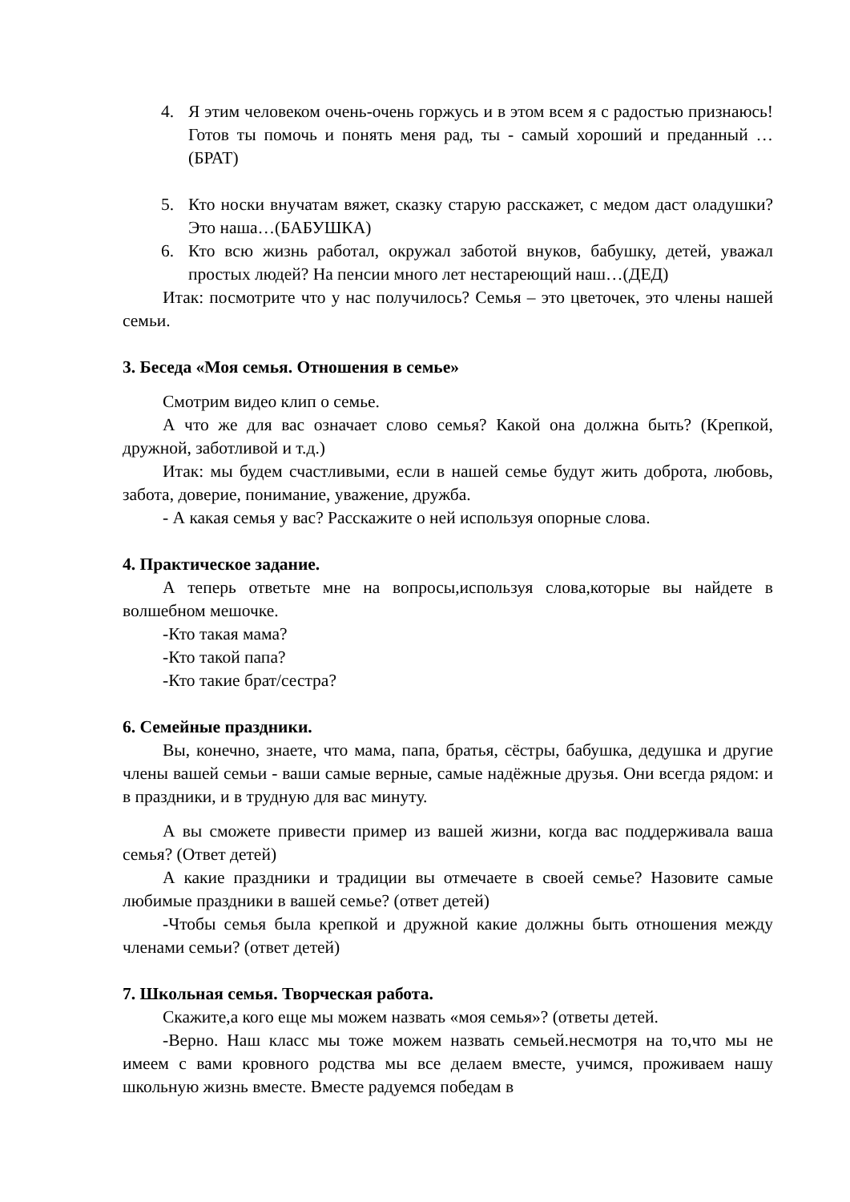4. Я этим человеком очень-очень горжусь и в этом всем я с радостью признаюсь! Готов ты помочь и понять меня рад, ты - самый хороший и преданный …(БРАТ)
5. Кто носки внучатам вяжет, сказку старую расскажет, с медом даст оладушки? Это наша…(БАБУШКА)
6. Кто всю жизнь работал, окружал заботой внуков, бабушку, детей, уважал простых людей? На пенсии много лет нестареющий наш…(ДЕД)
Итак: посмотрите что у нас получилось? Семья – это цветочек, это члены нашей семьи.
3. Беседа «Моя семья. Отношения в семье»
Смотрим видео клип о семье.
А что же для вас означает слово семья? Какой она должна быть? (Крепкой, дружной, заботливой и т.д.)
Итак: мы будем счастливыми, если в нашей семье будут жить доброта, любовь, забота, доверие, понимание, уважение, дружба.
- А какая семья у вас? Расскажите о ней используя опорные слова.
4. Практическое задание.
А теперь ответьте мне на вопросы,используя слова,которые вы найдете в волшебном мешочке.
-Кто такая мама?
-Кто такой папа?
-Кто такие брат/сестра?
6. Семейные праздники.
Вы, конечно, знаете, что мама, папа, братья, сёстры, бабушка, дедушка и другие члены вашей семьи - ваши самые верные, самые надёжные друзья. Они всегда рядом: и в праздники, и в трудную для вас минуту.
А вы сможете привести пример из вашей жизни, когда вас поддерживала ваша семья? (Ответ детей)
А какие праздники и традиции вы отмечаете в своей семье? Назовите самые любимые праздники в вашей семье? (ответ детей)
-Чтобы семья была крепкой и дружной какие должны быть отношения между членами семьи? (ответ детей)
7. Школьная семья. Творческая работа.
Скажите,а кого еще мы можем назвать «моя семья»? (ответы детей.
-Верно. Наш класс мы тоже можем назвать семьей.несмотря на то,что мы не имеем с вами кровного родства мы все делаем вместе, учимся, проживаем нашу школьную жизнь вместе. Вместе радуемся победам в